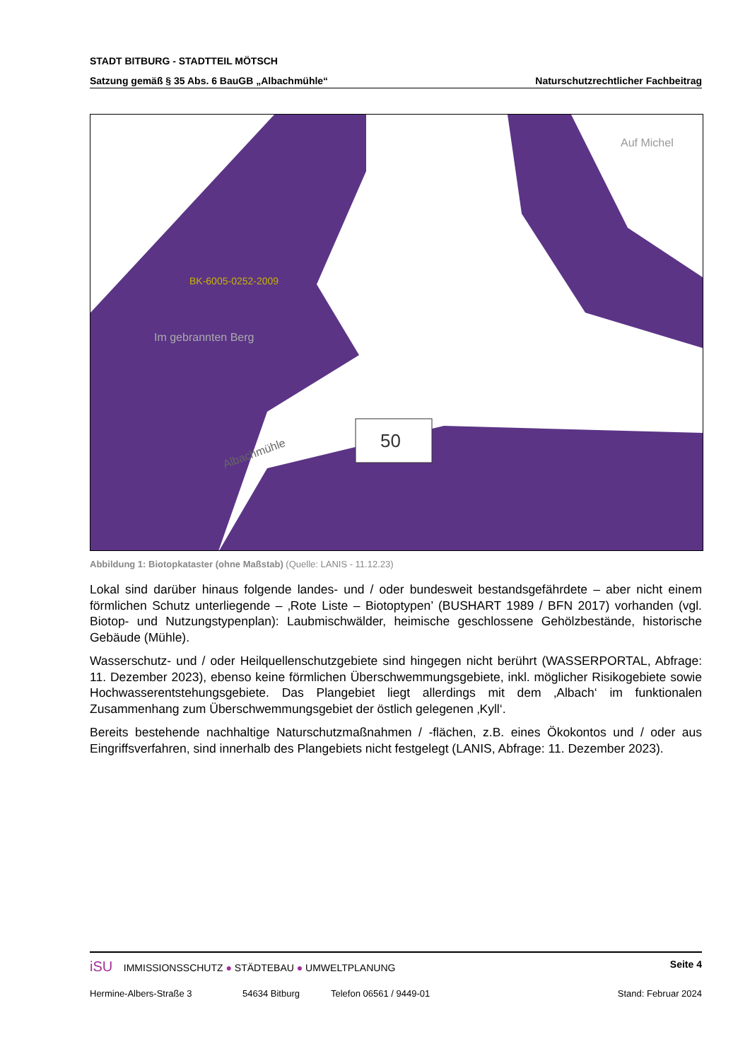STADT BITBURG - STADTTEIL MÖTSCH
Satzung gemäß § 35 Abs. 6 BauGB „Albachmühle“Naturschutzrechtlicher Fachbeitrag
50
BK-6005-0252-2009
Im gebrannten Berg
Auf Michel
Albachmühle
Abbildung 1: Biotopkataster (ohne Maßstab) (Quelle: LANIS - 11.12.23)
Lokal sind darüber hinaus folgende landes- und / oder bundesweit bestandsgefährdete – aber nicht einem förmlichen Schutz unterliegende – ‚Rote Liste – Biotoptypen’ (BUSHART 1989 / BFN 2017) vorhanden (vgl. Biotop- und Nutzungstypenplan): Laubmischwälder, heimische geschlossene Gehölzbestände, historische Gebäude (Mühle).
Wasserschutz- und / oder Heilquellenschutzgebiete sind hingegen nicht berührt (WASSERPORTAL, Abfrage: 11. Dezember 2023), ebenso keine förmlichen Überschwemmungsgebiete, inkl. möglicher Risikogebiete sowie Hochwasserentstehungsgebiete. Das Plangebiet liegt allerdings mit dem ‚Albach‘ im funktionalen Zusammenhang zum Überschwemmungsgebiet der östlich gelegenen ‚Kyll‘.
Bereits bestehende nachhaltige Naturschutzmaßnahmen / -flächen, z.B. eines Ökokontos und / oder aus Eingriffsverfahren, sind innerhalb des Plangebiets nicht festgelegt (LANIS, Abfrage: 11. Dezember 2023).
iSU IMMISSIONSSCHUTZ ● STÄDTEBAU ● UMWELTPLANUNG Seite 4
Hermine-Albers-Straße 3 54634 Bitburg Telefon 06561 / 9449-01 Stand: Februar 2024